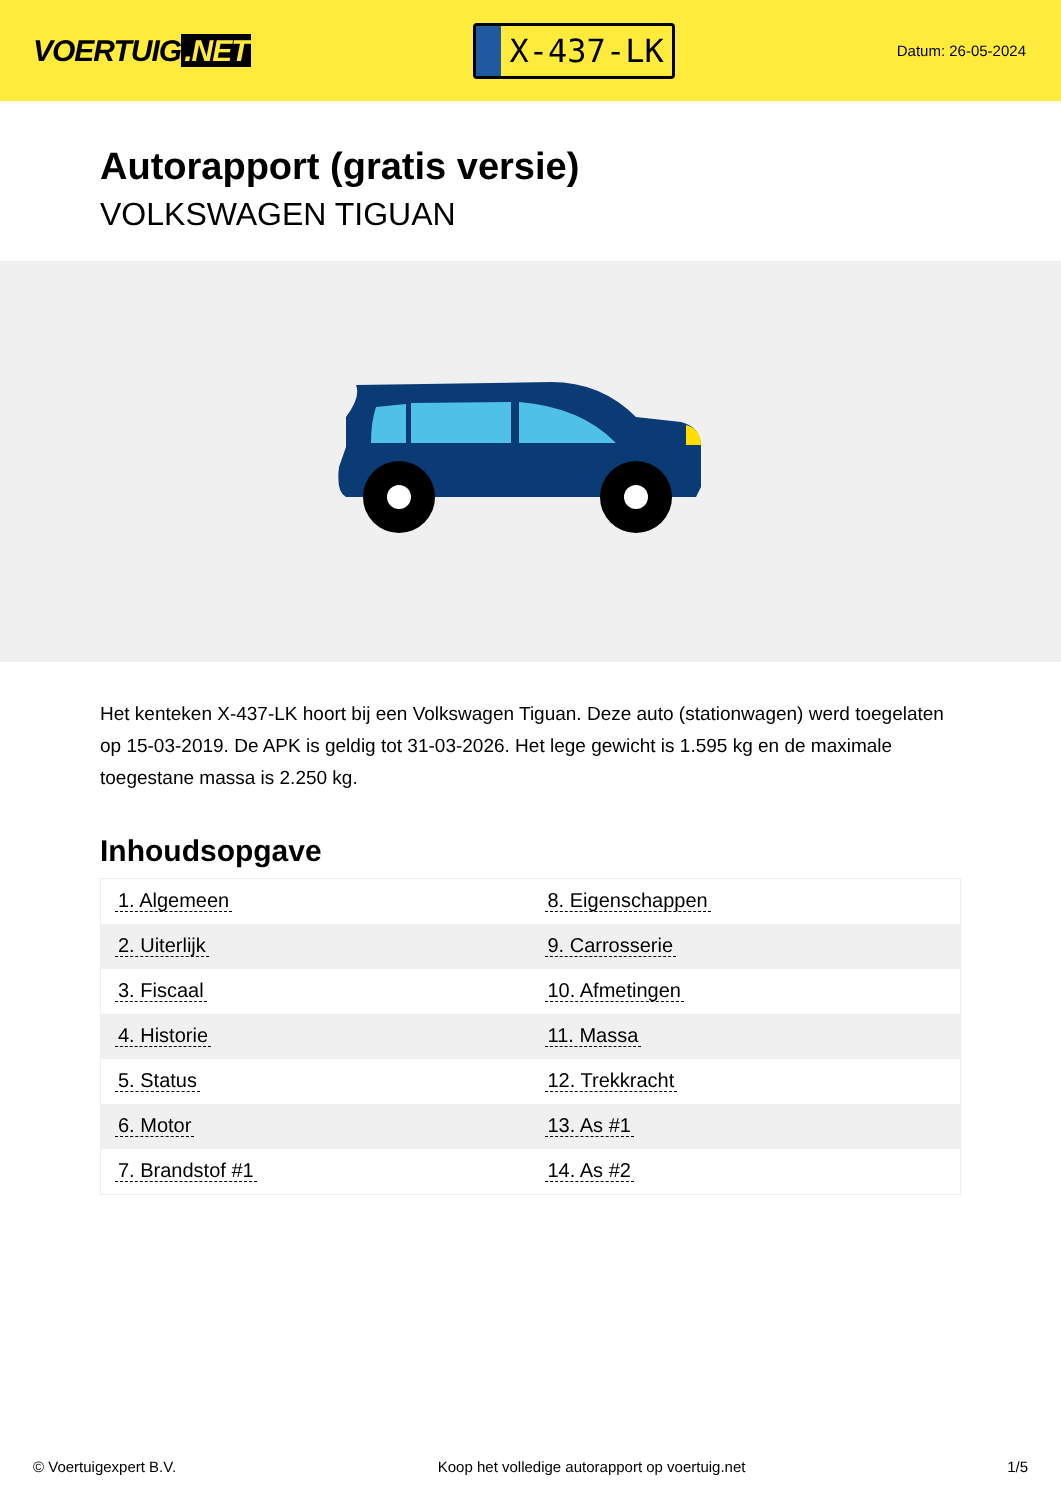VOERTUIG.NET
X-437-LK
Datum: 26-05-2024
Autorapport (gratis versie)
VOLKSWAGEN TIGUAN
Het kenteken X-437-LK hoort bij een Volkswagen Tiguan. Deze auto (stationwagen) werd toegelaten op 15-03-2019. De APK is geldig tot 31-03-2026. Het lege gewicht is 1.595 kg en de maximale toegestane massa is 2.250 kg.
Inhoudsopgave
| 1. Algemeen | 8. Eigenschappen |
| 2. Uiterlijk | 9. Carrosserie |
| 3. Fiscaal | 10. Afmetingen |
| 4. Historie | 11. Massa |
| 5. Status | 12. Trekkracht |
| 6. Motor | 13. As #1 |
| 7. Brandstof #1 | 14. As #2 |
© Voertuigexpert B.V. Koop het volledige autorapport op voertuig.net 1/5